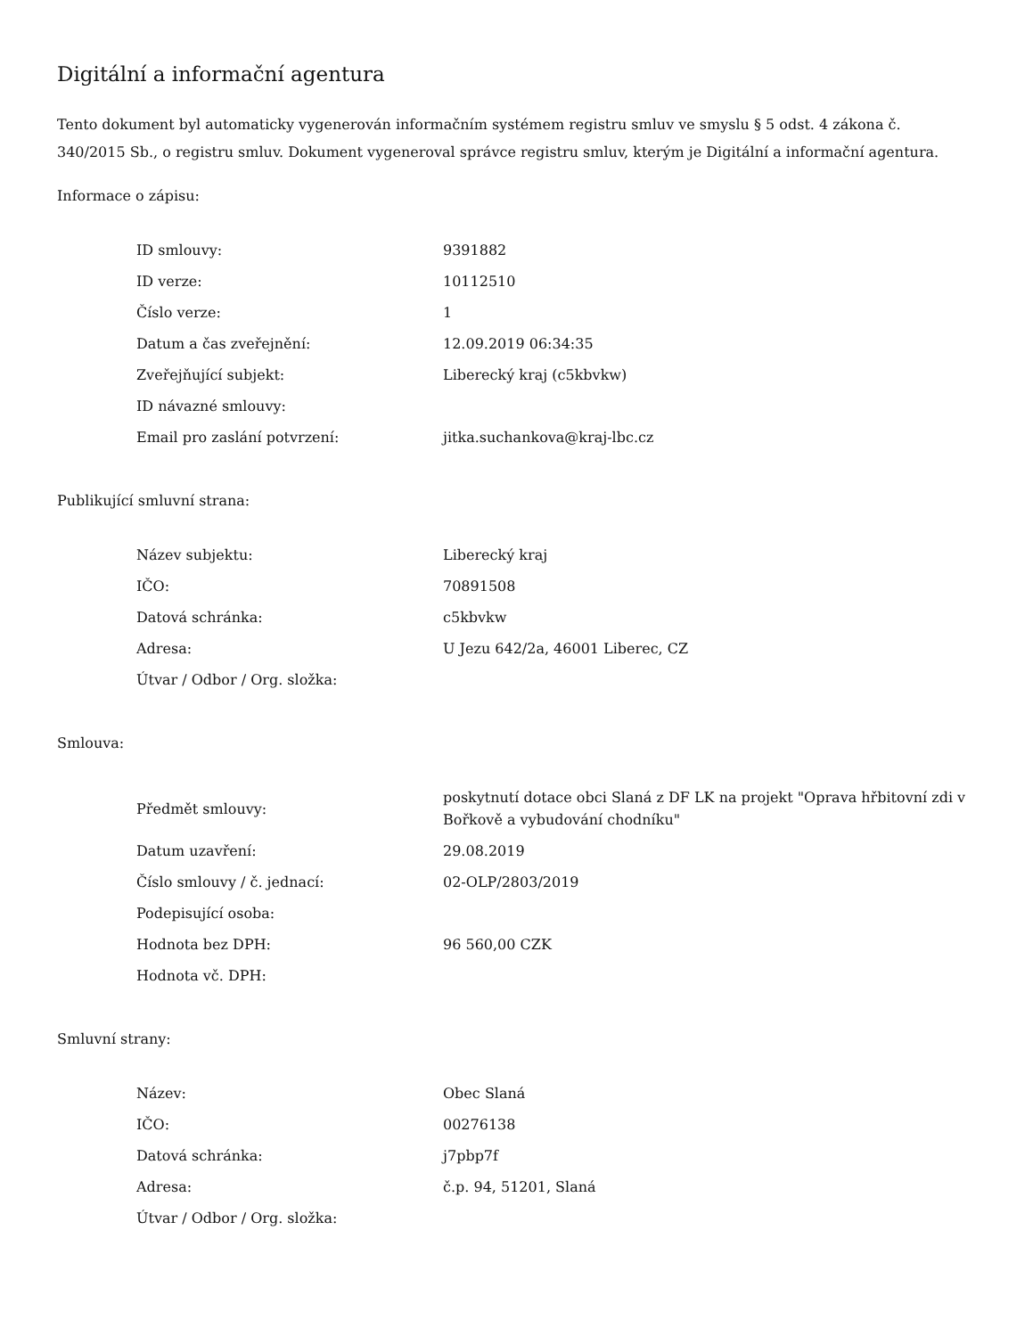Digitální a informační agentura
Tento dokument byl automaticky vygenerován informačním systémem registru smluv ve smyslu § 5 odst. 4 zákona č. 340/2015 Sb., o registru smluv. Dokument vygeneroval správce registru smluv, kterým je Digitální a informační agentura.
Informace o zápisu:
| ID smlouvy: | 9391882 |
| ID verze: | 10112510 |
| Číslo verze: | 1 |
| Datum a čas zveřejnění: | 12.09.2019 06:34:35 |
| Zveřejňující subjekt: | Liberecký kraj (c5kbvkw) |
| ID návazné smlouvy: | |
| Email pro zaslání potvrzení: | jitka.suchankova@kraj-lbc.cz |
Publikující smluvní strana:
| Název subjektu: | Liberecký kraj |
| IČO: | 70891508 |
| Datová schránka: | c5kbvkw |
| Adresa: | U Jezu 642/2a, 46001 Liberec, CZ |
| Útvar / Odbor / Org. složka: | |
Smlouva:
| Předmět smlouvy: | poskytnutí dotace obci Slaná z DF LK na projekt "Oprava hřbitovní zdi v Bořkově a vybudování chodníku" |
| Datum uzavření: | 29.08.2019 |
| Číslo smlouvy / č. jednací: | 02-OLP/2803/2019 |
| Podepisující osoba: | |
| Hodnota bez DPH: | 96 560,00 CZK |
| Hodnota vč. DPH: | |
Smluvní strany:
| Název: | Obec Slaná |
| IČO: | 00276138 |
| Datová schránka: | j7pbp7f |
| Adresa: | č.p. 94, 51201, Slaná |
| Útvar / Odbor / Org. složka: | |